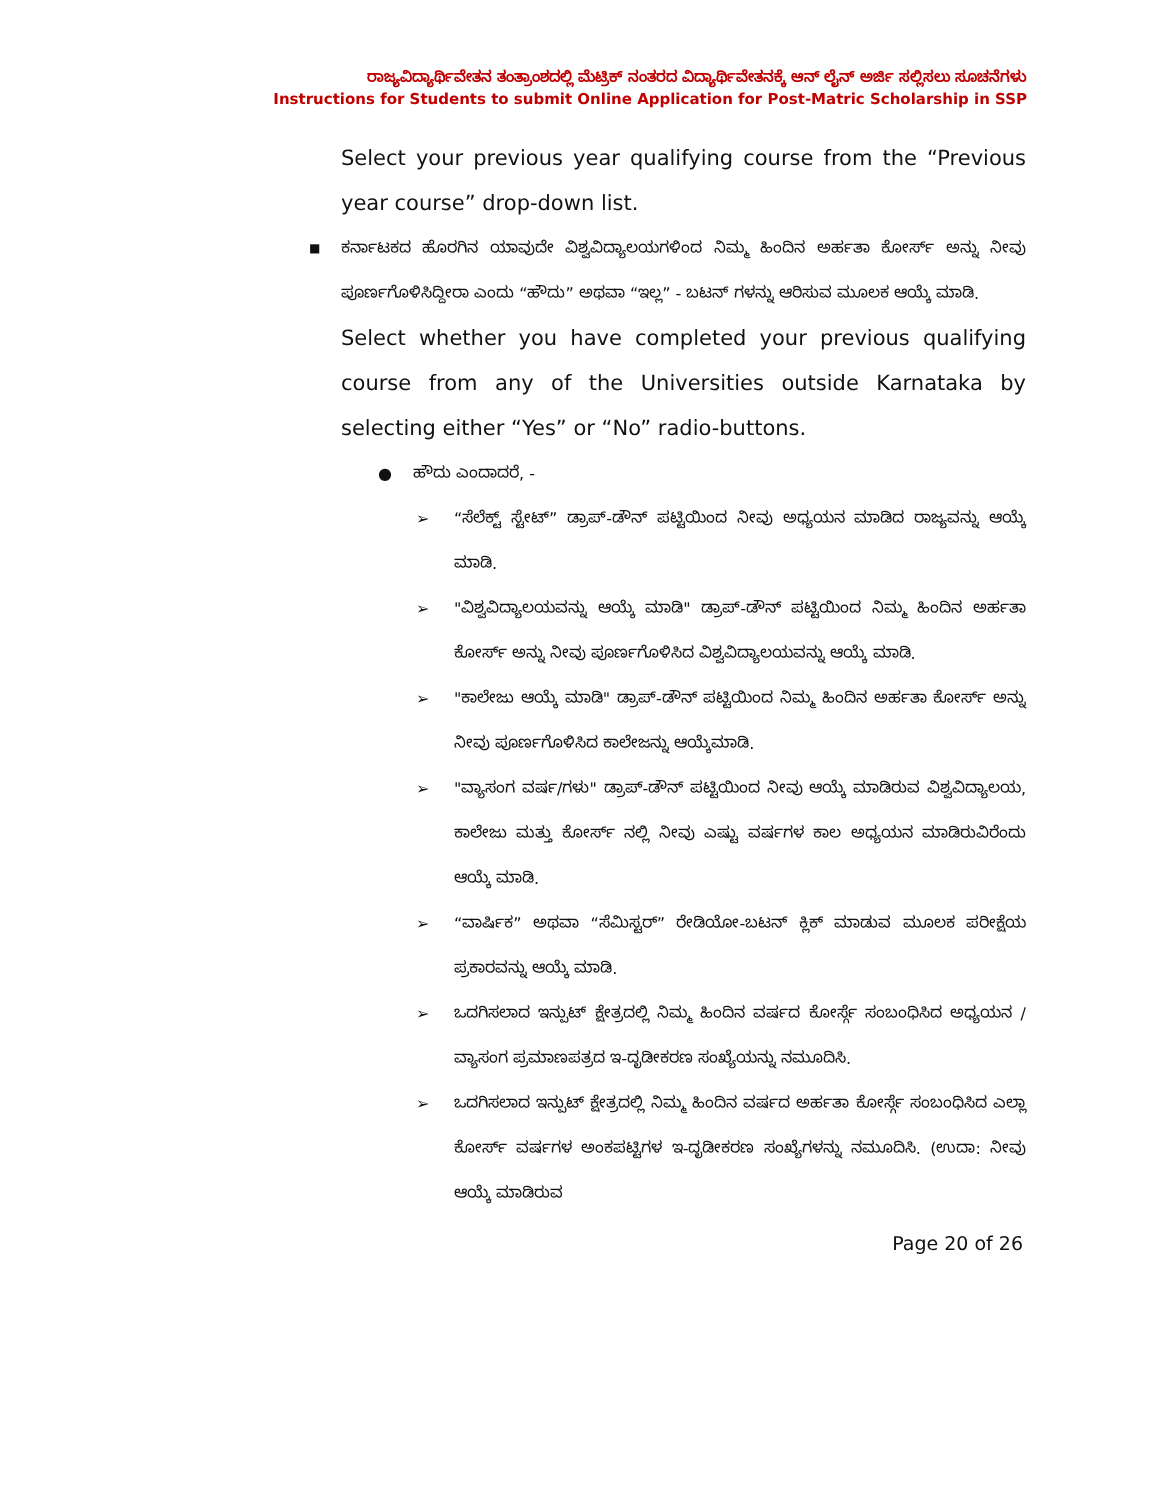ರಾಜ್ಯವಿದ್ಯಾರ್ಥಿವೇತನ ತಂತ್ರಾಂಶದಲ್ಲಿ ಮೆಟ್ರಿಕ್ ನಂತರದ ವಿದ್ಯಾರ್ಥಿವೇತನಕ್ಕೆ ಆನ್ ಲೈನ್ ಅರ್ಜಿ ಸಲ್ಲಿಸಲು ಸೂಚನೆಗಳು
Instructions for Students to submit Online Application for Post-Matric Scholarship in SSP
Select your previous year qualifying course from the “Previous year course” drop-down list.
■ ಕರ್ನಾಟಕದ ಹೊರಗಿನ ಯಾವುದೇ ವಿಶ್ವವಿದ್ಯಾಲಯಗಳಿಂದ ನಿಮ್ಮ ಹಿಂದಿನ ಅರ್ಹತಾ ಕೋರ್ಸ್ ಅನ್ನು ನೀವು ಪೂರ್ಣಗೊಳಿಸಿದ್ದೀರಾ ಎಂದು “ಹೌದು” ಅಥವಾ “ಇಲ್ಲ” - ಬಟನ್ ಗಳನ್ನು ಆರಿಸುವ ಮೂಲಕ ಆಯ್ಕೆ ಮಾಡಿ.
Select whether you have completed your previous qualifying course from any of the Universities outside Karnataka by selecting either “Yes” or “No” radio-buttons.
● ಹೌದು ಎಂದಾದರೆ, -
➢ “ಸೆಲೆಕ್ಟ್ ಸ್ಟೇಟ್” ಡ್ರಾಪ್-ಡೌನ್ ಪಟ್ಟಿಯಿಂದ ನೀವು ಅಧ್ಯಯನ ಮಾಡಿದ ರಾಜ್ಯವನ್ನು ಆಯ್ಕೆ ಮಾಡಿ.
➢ "ವಿಶ್ವವಿದ್ಯಾಲಯವನ್ನು ಆಯ್ಕೆ ಮಾಡಿ" ಡ್ರಾಪ್-ಡೌನ್ ಪಟ್ಟಿಯಿಂದ ನಿಮ್ಮ ಹಿಂದಿನ ಅರ್ಹತಾ ಕೋರ್ಸ್ ಅನ್ನು ನೀವು ಪೂರ್ಣಗೊಳಿಸಿದ ವಿಶ್ವವಿದ್ಯಾಲಯವನ್ನು ಆಯ್ಕೆ ಮಾಡಿ.
➢ "ಕಾಲೇಜು ಆಯ್ಕೆ ಮಾಡಿ" ಡ್ರಾಪ್-ಡೌನ್ ಪಟ್ಟಿಯಿಂದ ನಿಮ್ಮ ಹಿಂದಿನ ಅರ್ಹತಾ ಕೋರ್ಸ್ ಅನ್ನು ನೀವು ಪೂರ್ಣಗೊಳಿಸಿದ ಕಾಲೇಜನ್ನು ಆಯ್ಕೆಮಾಡಿ.
➢ "ವ್ಯಾಸಂಗ ವರ್ಷ/ಗಳು" ಡ್ರಾಪ್-ಡೌನ್ ಪಟ್ಟಿಯಿಂದ ನೀವು ಆಯ್ಕೆ ಮಾಡಿರುವ ವಿಶ್ವವಿದ್ಯಾಲಯ, ಕಾಲೇಜು ಮತ್ತು ಕೋರ್ಸ್ ನಲ್ಲಿ ನೀವು ಎಷ್ಟು ವರ್ಷಗಳ ಕಾಲ ಅಧ್ಯಯನ ಮಾಡಿರುವಿರೆಂದು ಆಯ್ಕೆ ಮಾಡಿ.
➢ “ವಾರ್ಷಿಕ” ಅಥವಾ “ಸೆಮಿಸ್ಟರ್” ರೇಡಿಯೋ-ಬಟನ್ ಕ್ಲಿಕ್ ಮಾಡುವ ಮೂಲಕ ಪರೀಕ್ಷೆಯ ಪ್ರಕಾರವನ್ನು ಆಯ್ಕೆ ಮಾಡಿ.
➢ ಒದಗಿಸಲಾದ ಇನ್ಪುಟ್ ಕ್ಷೇತ್ರದಲ್ಲಿ ನಿಮ್ಮ ಹಿಂದಿನ ವರ್ಷದ ಕೋರ್ಸ್ಗೆ ಸಂಬಂಧಿಸಿದ ಅಧ್ಯಯನ / ವ್ಯಾಸಂಗ ಪ್ರಮಾಣಪತ್ರದ ಇ-ದೃಡೀಕರಣ ಸಂಖ್ಯೆಯನ್ನು ನಮೂದಿಸಿ.
➢ ಒದಗಿಸಲಾದ ಇನ್ಪುಟ್ ಕ್ಷೇತ್ರದಲ್ಲಿ ನಿಮ್ಮ ಹಿಂದಿನ ವರ್ಷದ ಅರ್ಹತಾ ಕೋರ್ಸ್ಗೆ ಸಂಬಂಧಿಸಿದ ಎಲ್ಲಾ ಕೋರ್ಸ್ ವರ್ಷಗಳ ಅಂಕಪಟ್ಟಿಗಳ ಇ-ದೃಡೀಕರಣ ಸಂಖ್ಯೆಗಳನ್ನು ನಮೂದಿಸಿ. (ಉದಾ: ನೀವು ಆಯ್ಕೆ ಮಾಡಿರುವ
Page 20 of 26